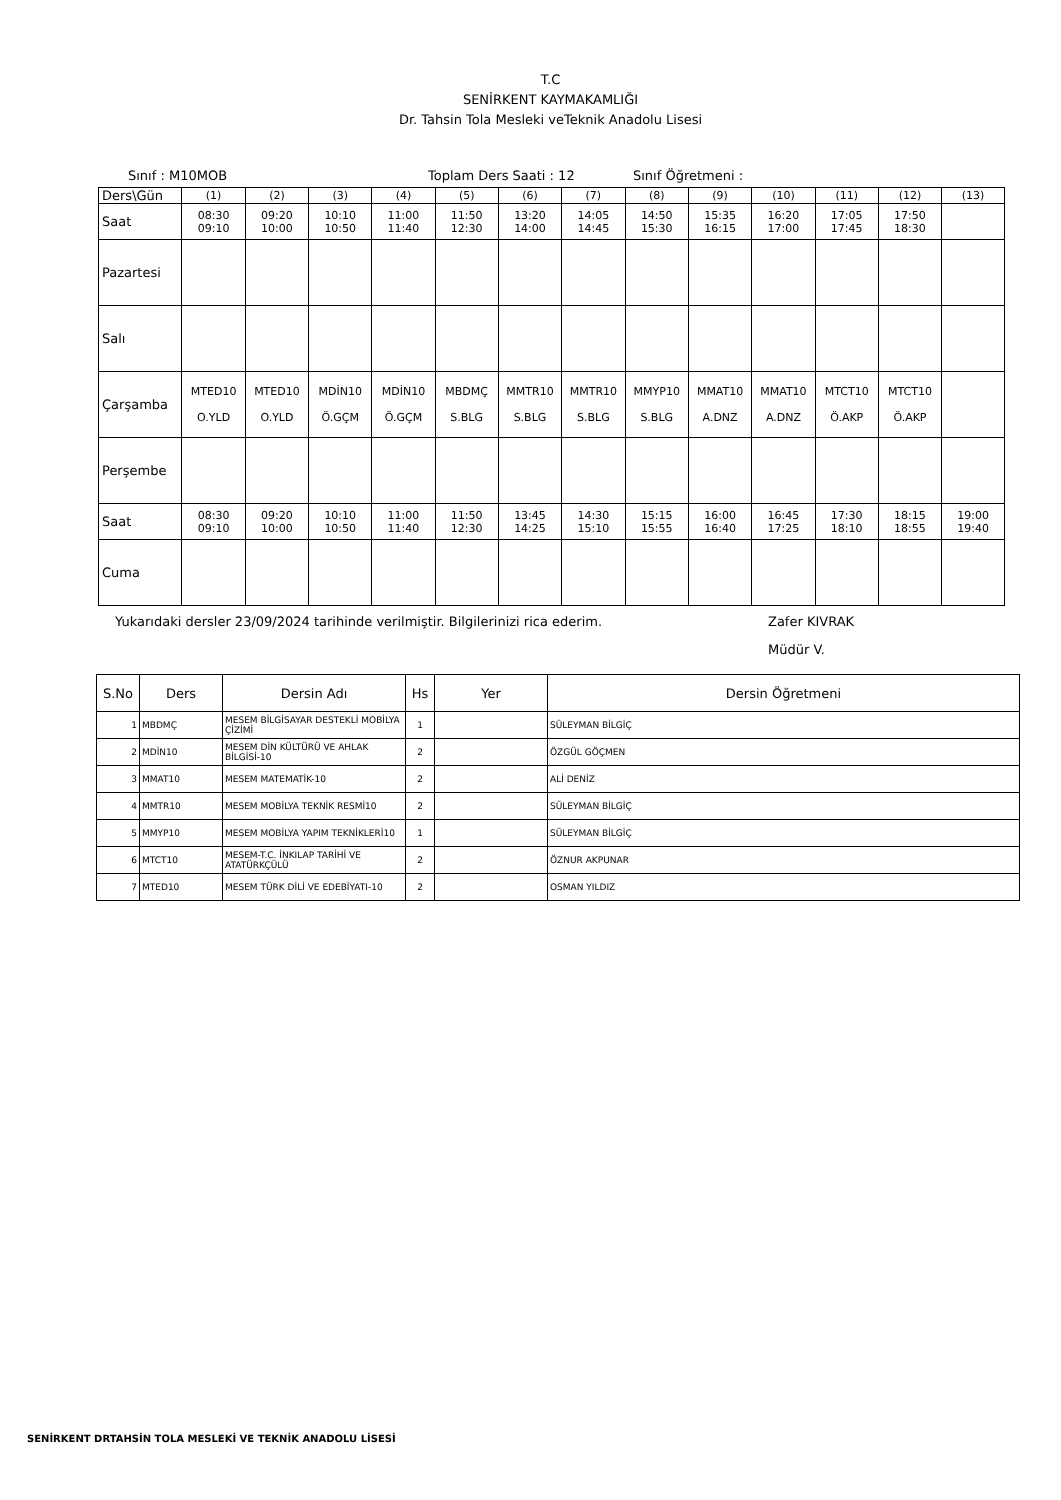T.C
SENİRKENT KAYMAKAMLIĞI
Dr. Tahsin Tola Mesleki veTeknik Anadolu Lisesi
Sınıf : M10MOB Toplam Ders Saati : 12 Sınıf Öğretmeni :
| Ders\Gün | (1) | (2) | (3) | (4) | (5) | (6) | (7) | (8) | (9) | (10) | (11) | (12) | (13) |
| Saat | 08:30 09:10 | 09:20 10:00 | 10:10 10:50 | 11:00 11:40 | 11:50 12:30 | 13:20 14:00 | 14:05 14:45 | 14:50 15:30 | 15:35 16:15 | 16:20 17:00 | 17:05 17:45 | 17:50 18:30 | |
| Pazartesi | | | | | | | | | | | | | |
| Salı | | | | | | | | | | | | | |
| Çarşamba | MTED10 O.YLD | MTED10 O.YLD | MDİN10 Ö.GÇM | MDİN10 Ö.GÇM | MBDMÇ S.BLG | MMTR10 S.BLG | MMTR10 S.BLG | MMYP10 S.BLG | MMAT10 A.DNZ | MMAT10 A.DNZ | MTCT10 Ö.AKP | MTCT10 Ö.AKP | |
| Perşembe | | | | | | | | | | | | | |
| Saat | 08:30 09:10 | 09:20 10:00 | 10:10 10:50 | 11:00 11:40 | 11:50 12:30 | 13:45 14:25 | 14:30 15:10 | 15:15 15:55 | 16:00 16:40 | 16:45 17:25 | 17:30 18:10 | 18:15 18:55 | 19:00 19:40 |
| Cuma | | | | | | | | | | | | | |
Yukarıdaki dersler 23/09/2024 tarihinde verilmiştir. Bilgilerinizi rica ederim. Zafer KIVRAK
Müdür V.
| S.No | Ders | Dersin Adı | Hs | Yer | Dersin Öğretmeni |
| --- | --- | --- | --- | --- | --- |
| 1 | MBDMÇ | MESEM BİLGİSAYAR DESTEKLİ MOBİLYA ÇİZİMİ | 1 | | SÜLEYMAN BİLGİÇ |
| 2 | MDİN10 | MESEM DİN KÜLTÜRÜ VE AHLAK BİLGİSİ-10 | 2 | | ÖZGÜL GÖÇMEN |
| 3 | MMAT10 | MESEM MATEMATİK-10 | 2 | | ALİ DENİZ |
| 4 | MMTR10 | MESEM MOBİLYA TEKNİK RESMİ10 | 2 | | SÜLEYMAN BİLGİÇ |
| 5 | MMYP10 | MESEM MOBİLYA YAPIM TEKNİKLERİ10 | 1 | | SÜLEYMAN BİLGİÇ |
| 6 | MTCT10 | MESEM-T.C. İNKILAP TARİHİ VE ATATÜRKÇÜLÜ | 2 | | ÖZNUR AKPUNAR |
| 7 | MTED10 | MESEM TÜRK DİLİ VE EDEBİYATI-10 | 2 | | OSMAN YILDIZ |
SENİRKENT DRTAHSİN TOLA MESLEKİ VE TEKNİK ANADOLU LİSESİ